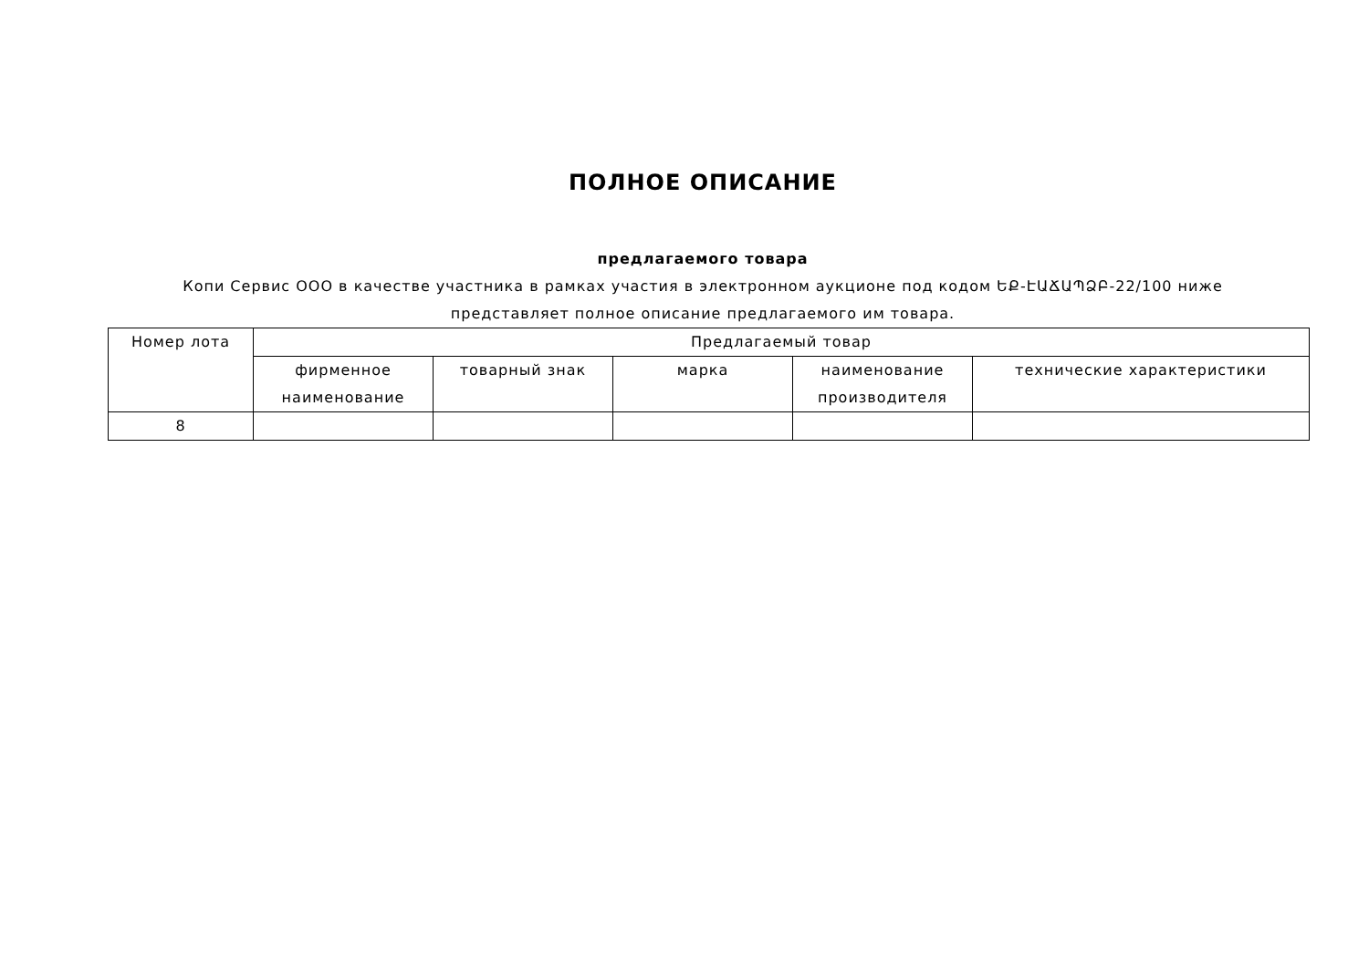ПОЛНОЕ ОПИСАНИЕ
предлагаемого товара
Копи Сервис ООО в качестве участника в рамках участия в электронном аукционе под кодом ԵՔ-ԷԱՃԱՊՁԲ-22/100 ниже представляет полное описание предлагаемого им товара.
| Номер лота | Предлагаемый товар | | | | |
| --- | --- | --- | --- | --- | --- |
| | фирменное наименование | товарный знак | марка | наименование производителя | технические характеристики |
| 8 | | | | | |